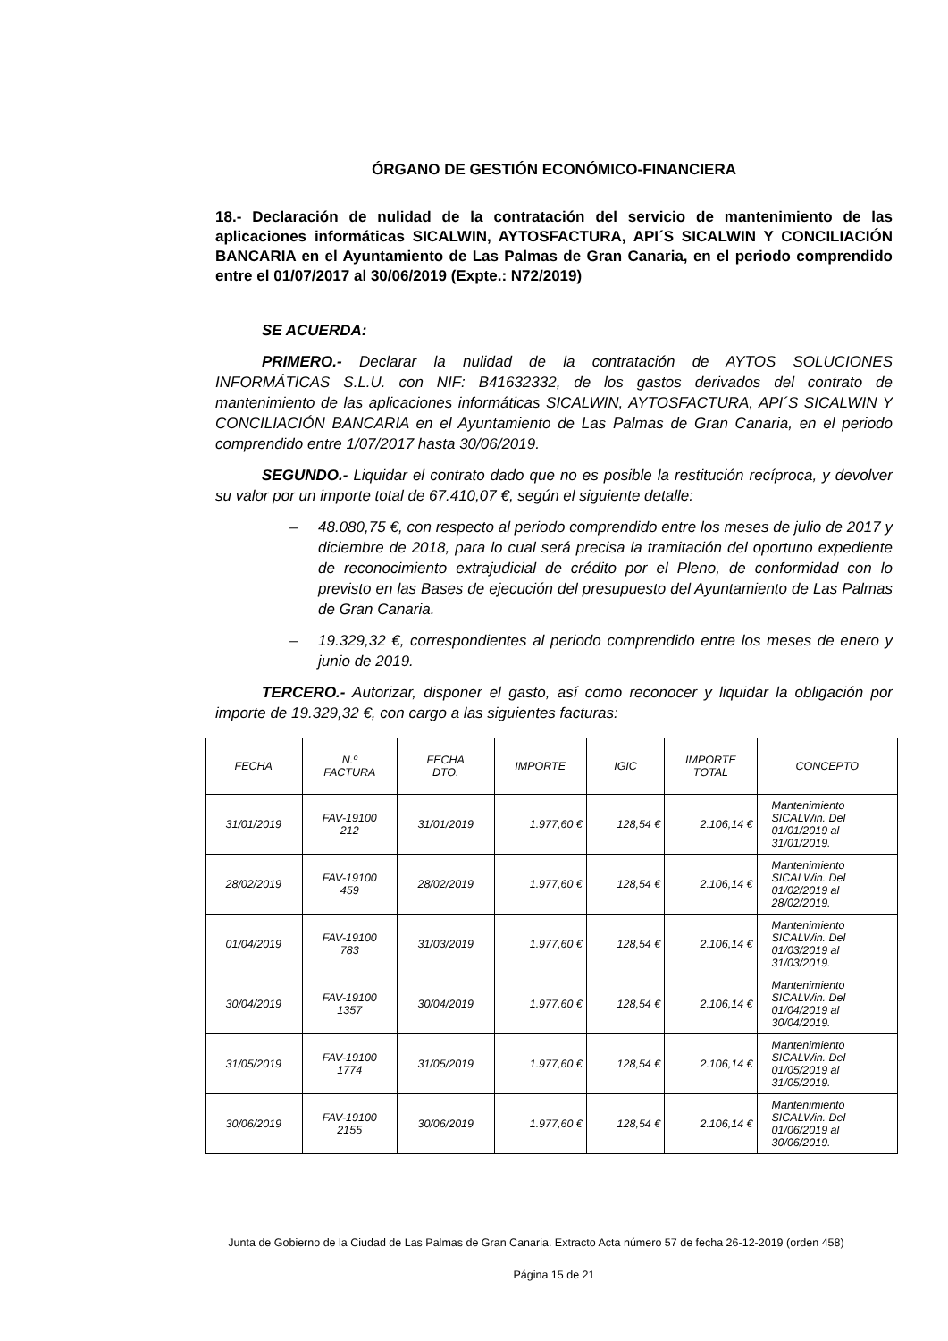ÓRGANO DE GESTIÓN ECONÓMICO-FINANCIERA
18.- Declaración de nulidad de la contratación del servicio de mantenimiento de las aplicaciones informáticas SICALWIN, AYTOSFACTURA, API´S SICALWIN Y CONCILIACIÓN BANCARIA en el Ayuntamiento de Las Palmas de Gran Canaria, en el periodo comprendido entre el 01/07/2017 al 30/06/2019 (Expte.: N72/2019)
SE ACUERDA:
PRIMERO.- Declarar la nulidad de la contratación de AYTOS SOLUCIONES INFORMÁTICAS S.L.U. con NIF: B41632332, de los gastos derivados del contrato de mantenimiento de las aplicaciones informáticas SICALWIN, AYTOSFACTURA, API´S SICALWIN Y CONCILIACIÓN BANCARIA en el Ayuntamiento de Las Palmas de Gran Canaria, en el periodo comprendido entre 1/07/2017 hasta 30/06/2019.
SEGUNDO.- Liquidar el contrato dado que no es posible la restitución recíproca, y devolver su valor por un importe total de 67.410,07 €, según el siguiente detalle:
– 48.080,75 €, con respecto al periodo comprendido entre los meses de julio de 2017 y diciembre de 2018, para lo cual será precisa la tramitación del oportuno expediente de reconocimiento extrajudicial de crédito por el Pleno, de conformidad con lo previsto en las Bases de ejecución del presupuesto del Ayuntamiento de Las Palmas de Gran Canaria.
– 19.329,32 €, correspondientes al periodo comprendido entre los meses de enero y junio de 2019.
TERCERO.- Autorizar, disponer el gasto, así como reconocer y liquidar la obligación por importe de 19.329,32 €, con cargo a las siguientes facturas:
| FECHA | N.º FACTURA | FECHA DTO. | IMPORTE | IGIC | IMPORTE TOTAL | CONCEPTO |
| --- | --- | --- | --- | --- | --- | --- |
| 31/01/2019 | FAV-19100 212 | 31/01/2019 | 1.977,60 € | 128,54 € | 2.106,14 € | Mantenimiento SICALWin. Del 01/01/2019 al 31/01/2019. |
| 28/02/2019 | FAV-19100 459 | 28/02/2019 | 1.977,60 € | 128,54 € | 2.106,14 € | Mantenimiento SICALWin. Del 01/02/2019 al 28/02/2019. |
| 01/04/2019 | FAV-19100 783 | 31/03/2019 | 1.977,60 € | 128,54 € | 2.106,14 € | Mantenimiento SICALWin. Del 01/03/2019 al 31/03/2019. |
| 30/04/2019 | FAV-19100 1357 | 30/04/2019 | 1.977,60 € | 128,54 € | 2.106,14 € | Mantenimiento SICALWin. Del 01/04/2019 al 30/04/2019. |
| 31/05/2019 | FAV-19100 1774 | 31/05/2019 | 1.977,60 € | 128,54 € | 2.106,14 € | Mantenimiento SICALWin. Del 01/05/2019 al 31/05/2019. |
| 30/06/2019 | FAV-19100 2155 | 30/06/2019 | 1.977,60 € | 128,54 € | 2.106,14 € | Mantenimiento SICALWin. Del 01/06/2019 al 30/06/2019. |
Junta de Gobierno de la Ciudad de Las Palmas de Gran Canaria. Extracto Acta número 57 de fecha 26-12-2019 (orden 458)
Página 15 de 21